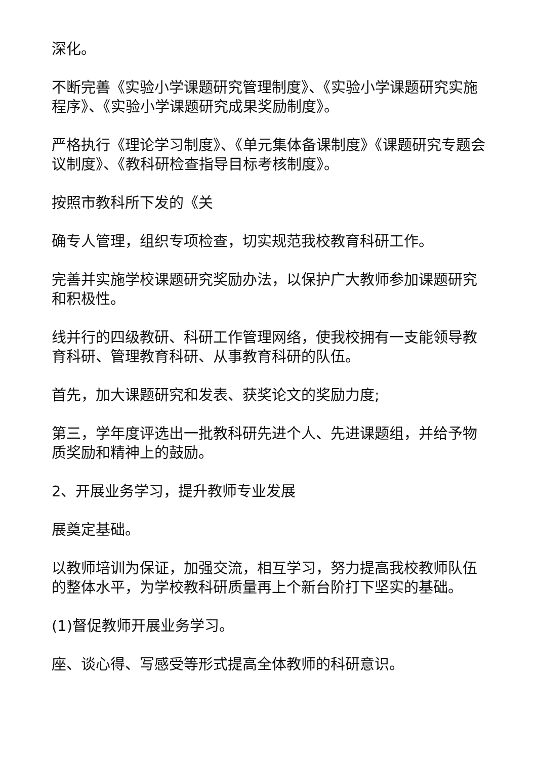深化。
不断完善《实验小学课题研究管理制度》、《实验小学课题研究实施程序》、《实验小学课题研究成果奖励制度》。
严格执行《理论学习制度》、《单元集体备课制度》《课题研究专题会议制度》、《教科研检查指导目标考核制度》。
按照市教科所下发的《关
确专人管理，组织专项检查，切实规范我校教育科研工作。
完善并实施学校课题研究奖励办法，以保护广大教师参加课题研究和积极性。
线并行的四级教研、科研工作管理网络，使我校拥有一支能领导教育科研、管理教育科研、从事教育科研的队伍。
首先，加大课题研究和发表、获奖论文的奖励力度;
第三，学年度评选出一批教科研先进个人、先进课题组，并给予物质奖励和精神上的鼓励。
2、开展业务学习，提升教师专业发展
展奠定基础。
以教师培训为保证，加强交流，相互学习，努力提高我校教师队伍的整体水平，为学校教科研质量再上个新台阶打下坚实的基础。
(1)督促教师开展业务学习。
座、谈心得、写感受等形式提高全体教师的科研意识。